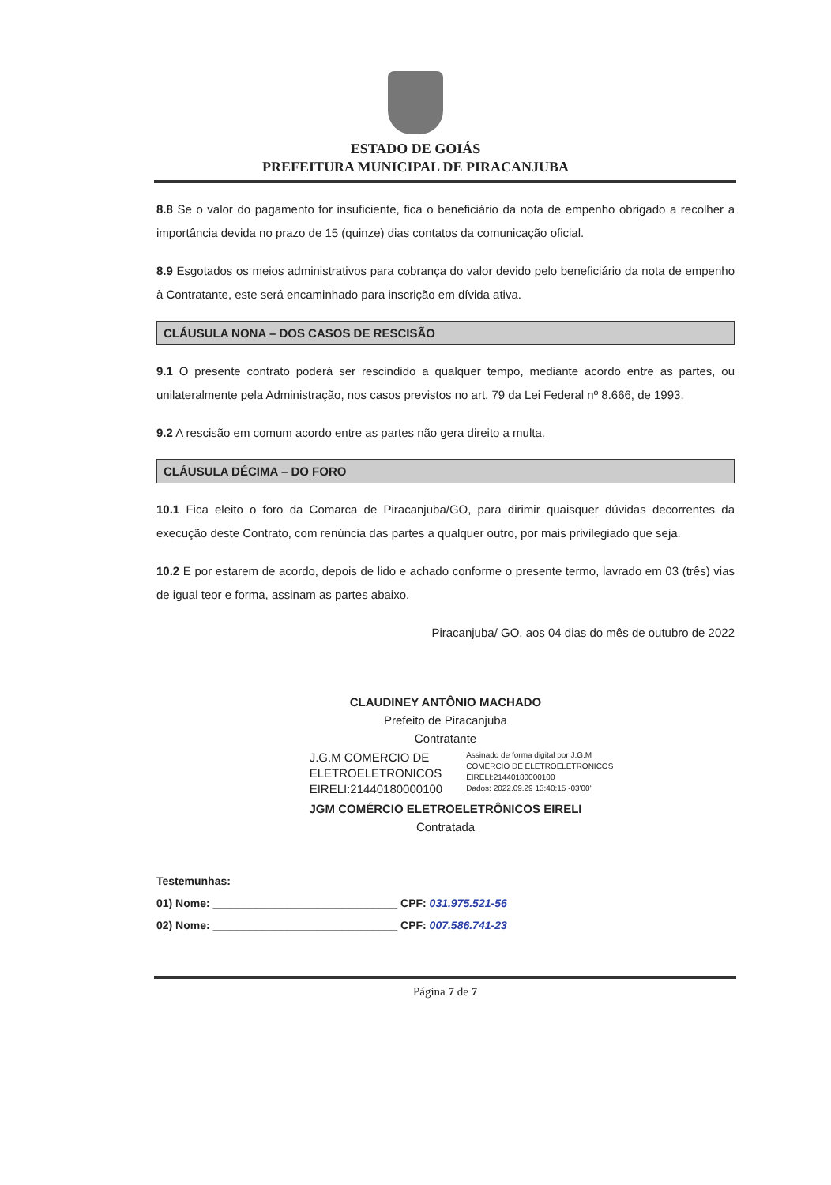ESTADO DE GOIÁS
PREFEITURA MUNICIPAL DE PIRACANJUBA
8.8 Se o valor do pagamento for insuficiente, fica o beneficiário da nota de empenho obrigado a recolher a importância devida no prazo de 15 (quinze) dias contatos da comunicação oficial.
8.9 Esgotados os meios administrativos para cobrança do valor devido pelo beneficiário da nota de empenho à Contratante, este será encaminhado para inscrição em dívida ativa.
CLÁUSULA NONA – DOS CASOS DE RESCISÃO
9.1 O presente contrato poderá ser rescindido a qualquer tempo, mediante acordo entre as partes, ou unilateralmente pela Administração, nos casos previstos no art. 79 da Lei Federal nº 8.666, de 1993.
9.2 A rescisão em comum acordo entre as partes não gera direito a multa.
CLÁUSULA DÉCIMA – DO FORO
10.1 Fica eleito o foro da Comarca de Piracanjuba/GO, para dirimir quaisquer dúvidas decorrentes da execução deste Contrato, com renúncia das partes a qualquer outro, por mais privilegiado que seja.
10.2 E por estarem de acordo, depois de lido e achado conforme o presente termo, lavrado em 03 (três) vias de igual teor e forma, assinam as partes abaixo.
Piracanjuba/ GO, aos 04 dias do mês de outubro de 2022
CLAUDINEY ANTÔNIO MACHADO
Prefeito de Piracanjuba
Contratante
J.G.M COMERCIO DE
ELETROELETRONICOS
EIRELI:21440180000100
Assinado de forma digital por J.G.M
COMERCIO DE ELETROELETRONICOS
EIRELI:21440180000100
Dados: 2022.09.29 13:40:15 -03'00'
JGM COMÉRCIO ELETROELETRÔNICOS EIRELI
Contratada
Testemunhas:
01) Nome: ______________________________ CPF: 031.975.521-56
02) Nome: ______________________________ CPF: 007.586.741-23
Página 7 de 7